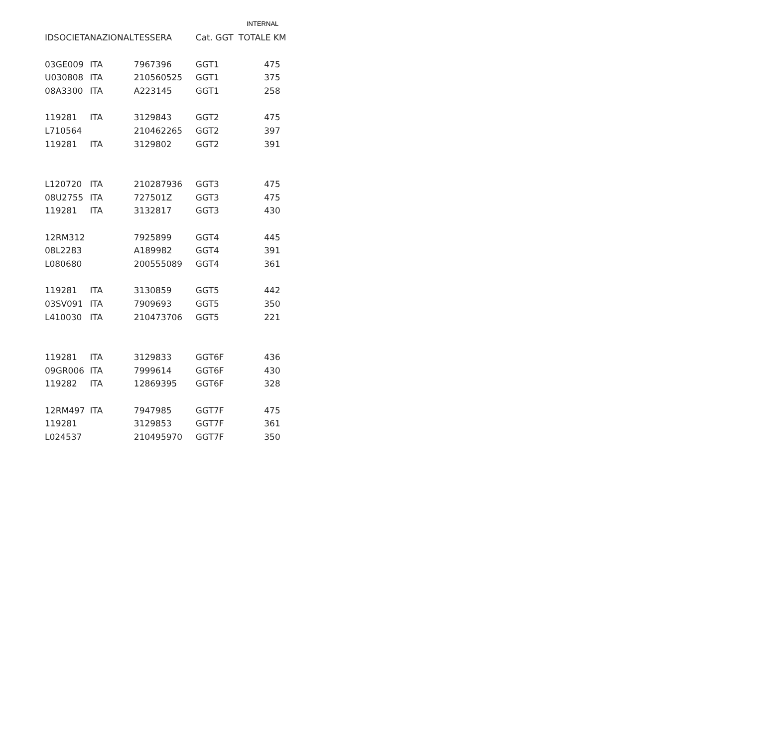INTERNAL
| IDSOCIETA | NAZIONAL | TESSERA | Cat. GGT | TOTALE KM |
| --- | --- | --- | --- | --- |
| 03GE009 | ITA | 7967396 | GGT1 | 475 |
| U030808 | ITA | 210560525 | GGT1 | 375 |
| 08A3300 | ITA | A223145 | GGT1 | 258 |
| 119281 | ITA | 3129843 | GGT2 | 475 |
| L710564 | | 210462265 | GGT2 | 397 |
| 119281 | ITA | 3129802 | GGT2 | 391 |
| L120720 | ITA | 210287936 | GGT3 | 475 |
| 08U2755 | ITA | 727501Z | GGT3 | 475 |
| 119281 | ITA | 3132817 | GGT3 | 430 |
| 12RM312 | | 7925899 | GGT4 | 445 |
| 08L2283 | | A189982 | GGT4 | 391 |
| L080680 | | 200555089 | GGT4 | 361 |
| 119281 | ITA | 3130859 | GGT5 | 442 |
| 03SV091 | ITA | 7909693 | GGT5 | 350 |
| L410030 | ITA | 210473706 | GGT5 | 221 |
| 119281 | ITA | 3129833 | GGT6F | 436 |
| 09GR006 | ITA | 7999614 | GGT6F | 430 |
| 119282 | ITA | 12869395 | GGT6F | 328 |
| 12RM497 | ITA | 7947985 | GGT7F | 475 |
| 119281 | | 3129853 | GGT7F | 361 |
| L024537 | | 210495970 | GGT7F | 350 |